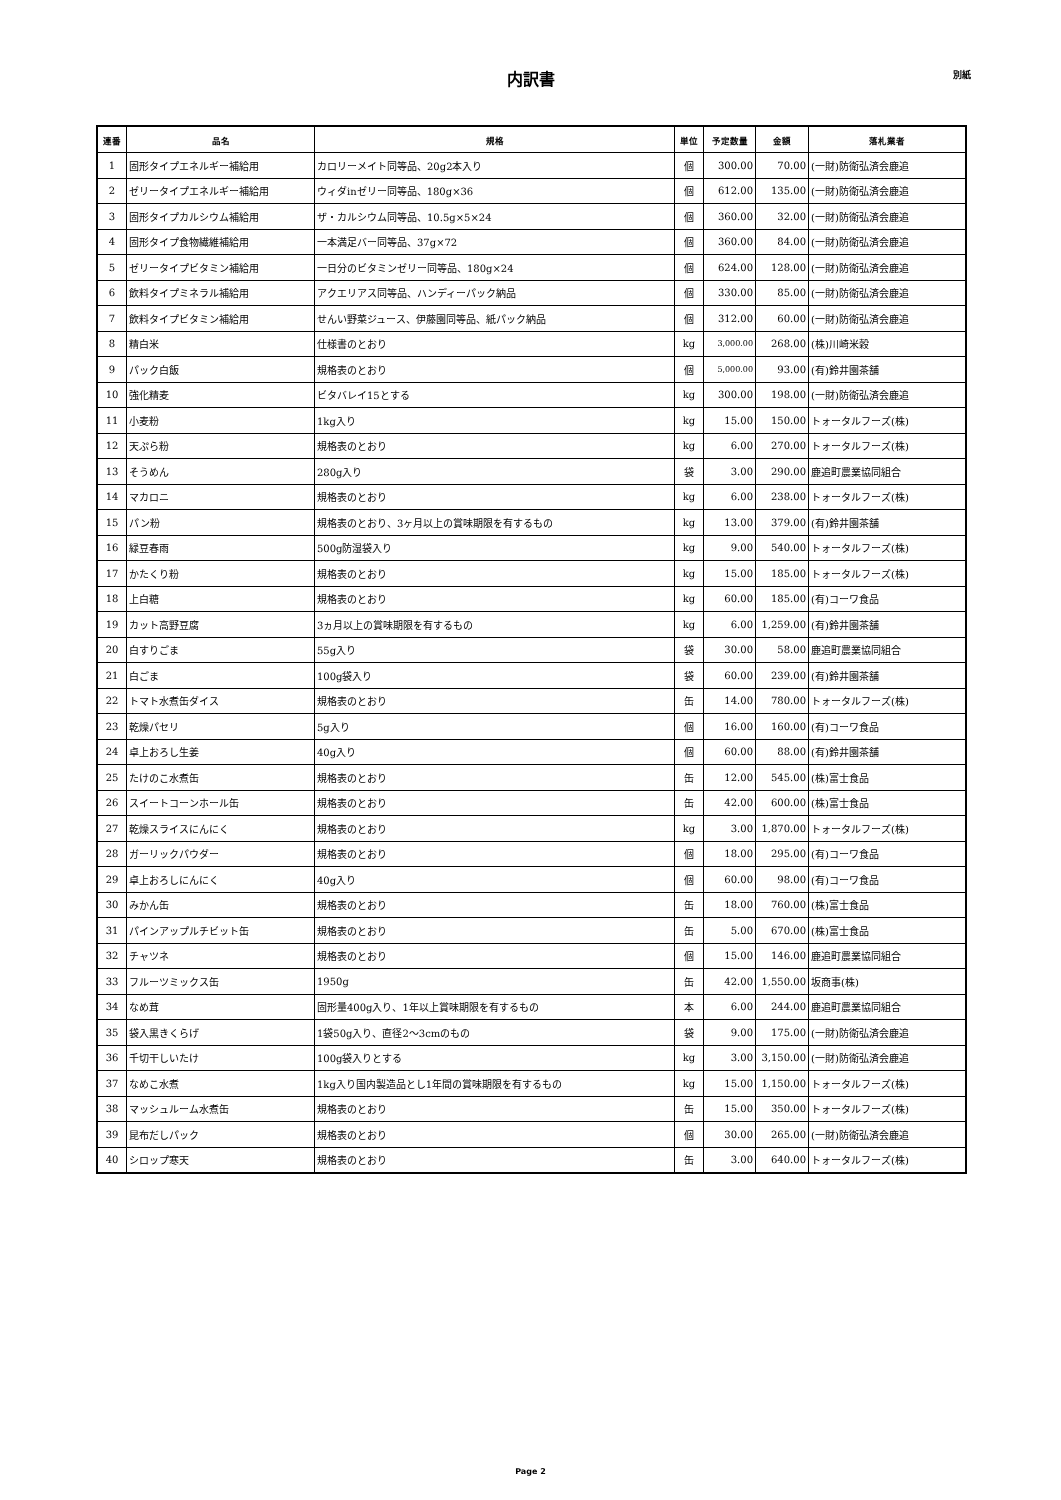内訳書
別紙
| 連番 | 品名 | 規格 | 単位 | 予定数量 | 金額 | 落札業者 |
| --- | --- | --- | --- | --- | --- | --- |
| 1 | 固形タイプエネルギー補給用 | カロリーメイト同等品、20g2本入り | 個 | 300.00 | 70.00 | (一財)防衛弘済会鹿追 |
| 2 | ゼリータイプエネルギー補給用 | ウィダinゼリー同等品、180g×36 | 個 | 612.00 | 135.00 | (一財)防衛弘済会鹿追 |
| 3 | 固形タイプカルシウム補給用 | ザ・カルシウム同等品、10.5g×5×24 | 個 | 360.00 | 32.00 | (一財)防衛弘済会鹿追 |
| 4 | 固形タイプ食物繊維補給用 | 一本満足バー同等品、37g×72 | 個 | 360.00 | 84.00 | (一財)防衛弘済会鹿追 |
| 5 | ゼリータイプビタミン補給用 | 一日分のビタミンゼリー同等品、180g×24 | 個 | 624.00 | 128.00 | (一財)防衛弘済会鹿追 |
| 6 | 飲料タイプミネラル補給用 | アクエリアス同等品、ハンディーパック納品 | 個 | 330.00 | 85.00 | (一財)防衛弘済会鹿追 |
| 7 | 飲料タイプビタミン補給用 | せんい野菜ジュース、伊藤園同等品、紙パック納品 | 個 | 312.00 | 60.00 | (一財)防衛弘済会鹿追 |
| 8 | 精白米 | 仕様書のとおり | kg | 3,000.00 | 268.00 | (株)川崎米穀 |
| 9 | パック白飯 | 規格表のとおり | 個 | 5,000.00 | 93.00 | (有)鈴井園茶舗 |
| 10 | 強化精麦 | ビタバレイ15とする | kg | 300.00 | 198.00 | (一財)防衛弘済会鹿追 |
| 11 | 小麦粉 | 1kg入り | kg | 15.00 | 150.00 | トォータルフーズ(株) |
| 12 | 天ぷら粉 | 規格表のとおり | kg | 6.00 | 270.00 | トォータルフーズ(株) |
| 13 | そうめん | 280g入り | 袋 | 3.00 | 290.00 | 鹿追町農業協同組合 |
| 14 | マカロニ | 規格表のとおり | kg | 6.00 | 238.00 | トォータルフーズ(株) |
| 15 | パン粉 | 規格表のとおり、3ヶ月以上の賞味期限を有するもの | kg | 13.00 | 379.00 | (有)鈴井園茶舗 |
| 16 | 緑豆春雨 | 500g防湿袋入り | kg | 9.00 | 540.00 | トォータルフーズ(株) |
| 17 | かたくり粉 | 規格表のとおり | kg | 15.00 | 185.00 | トォータルフーズ(株) |
| 18 | 上白糖 | 規格表のとおり | kg | 60.00 | 185.00 | (有)コーワ食品 |
| 19 | カット高野豆腐 | 3ヵ月以上の賞味期限を有するもの | kg | 6.00 | 1,259.00 | (有)鈴井園茶舗 |
| 20 | 白すりごま | 55g入り | 袋 | 30.00 | 58.00 | 鹿追町農業協同組合 |
| 21 | 白ごま | 100g袋入り | 袋 | 60.00 | 239.00 | (有)鈴井園茶舗 |
| 22 | トマト水煮缶ダイス | 規格表のとおり | 缶 | 14.00 | 780.00 | トォータルフーズ(株) |
| 23 | 乾燥パセリ | 5g入り | 個 | 16.00 | 160.00 | (有)コーワ食品 |
| 24 | 卓上おろし生姜 | 40g入り | 個 | 60.00 | 88.00 | (有)鈴井園茶舗 |
| 25 | たけのこ水煮缶 | 規格表のとおり | 缶 | 12.00 | 545.00 | (株)富士食品 |
| 26 | スイートコーンホール缶 | 規格表のとおり | 缶 | 42.00 | 600.00 | (株)富士食品 |
| 27 | 乾燥スライスにんにく | 規格表のとおり | kg | 3.00 | 1,870.00 | トォータルフーズ(株) |
| 28 | ガーリックパウダー | 規格表のとおり | 個 | 18.00 | 295.00 | (有)コーワ食品 |
| 29 | 卓上おろしにんにく | 40g入り | 個 | 60.00 | 98.00 | (有)コーワ食品 |
| 30 | みかん缶 | 規格表のとおり | 缶 | 18.00 | 760.00 | (株)富士食品 |
| 31 | パインアップルチビット缶 | 規格表のとおり | 缶 | 5.00 | 670.00 | (株)富士食品 |
| 32 | チャツネ | 規格表のとおり | 個 | 15.00 | 146.00 | 鹿追町農業協同組合 |
| 33 | フルーツミックス缶 | 1950g | 缶 | 42.00 | 1,550.00 | 坂商事(株) |
| 34 | なめ茸 | 固形量400g入り、1年以上賞味期限を有するもの | 本 | 6.00 | 244.00 | 鹿追町農業協同組合 |
| 35 | 袋入黒きくらげ | 1袋50g入り、直径2～3cmのもの | 袋 | 9.00 | 175.00 | (一財)防衛弘済会鹿追 |
| 36 | 千切干しいたけ | 100g袋入りとする | kg | 3.00 | 3,150.00 | (一財)防衛弘済会鹿追 |
| 37 | なめこ水煮 | 1kg入り国内製造品とし1年間の賞味期限を有するもの | kg | 15.00 | 1,150.00 | トォータルフーズ(株) |
| 38 | マッシュルーム水煮缶 | 規格表のとおり | 缶 | 15.00 | 350.00 | トォータルフーズ(株) |
| 39 | 昆布だしパック | 規格表のとおり | 個 | 30.00 | 265.00 | (一財)防衛弘済会鹿追 |
| 40 | シロップ寒天 | 規格表のとおり | 缶 | 3.00 | 640.00 | トォータルフーズ(株) |
Page 2